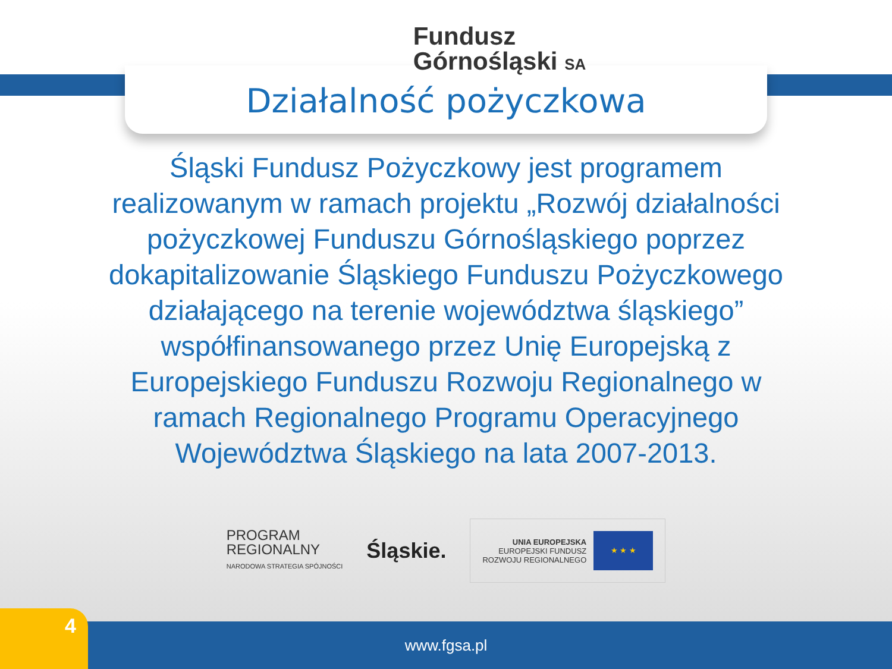Fundusz
Górnośląski SA
Działalność pożyczkowa
Śląski Fundusz Pożyczkowy jest programem realizowanym w ramach projektu „Rozwój działalności pożyczkowej Funduszu Górnośląskiego poprzez dokapitalizowanie Śląskiego Funduszu Pożyczkowego działającego na terenie województwa śląskiego” współfinansowanego przez Unię Europejską z Europejskiego Funduszu Rozwoju Regionalnego w ramach Regionalnego Programu Operacyjnego Województwa Śląskiego na lata 2007-2013.
PROGRAM
REGIONALNY
NARODOWA STRATEGIA SPÓJNOŚCI
Śląskie.
UNIA EUROPEJSKA
EUROPEJSKI FUNDUSZ
ROZWOJU REGIONALNEGO
★ ★ ★
www.fgsa.pl 4